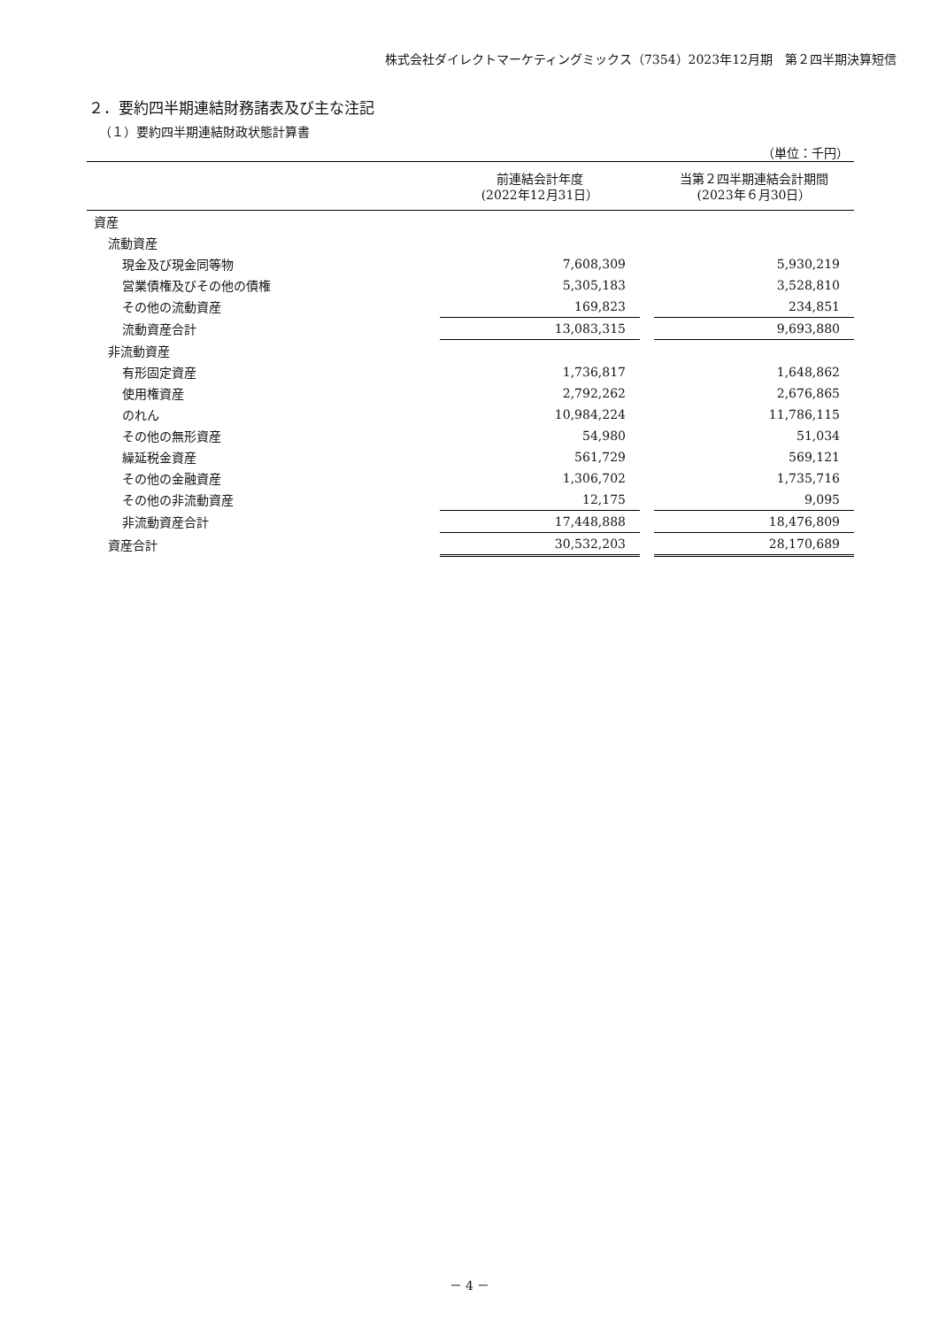株式会社ダイレクトマーケティングミックス（7354）2023年12月期　第２四半期決算短信
２．要約四半期連結財務諸表及び主な注記
（１）要約四半期連結財政状態計算書
（単位：千円）
| | 前連結会計年度 (2022年12月31日） | | 当第２四半期連結会計期間 (2023年６月30日） |
| --- | --- | --- | --- |
| 資産 | | | |
| 流動資産 | | | |
| 現金及び現金同等物 | 7,608,309 | | 5,930,219 |
| 営業債権及びその他の債権 | 5,305,183 | | 3,528,810 |
| その他の流動資産 | 169,823 | | 234,851 |
| 流動資産合計 | 13,083,315 | | 9,693,880 |
| 非流動資産 | | | |
| 有形固定資産 | 1,736,817 | | 1,648,862 |
| 使用権資産 | 2,792,262 | | 2,676,865 |
| のれん | 10,984,224 | | 11,786,115 |
| その他の無形資産 | 54,980 | | 51,034 |
| 繰延税金資産 | 561,729 | | 569,121 |
| その他の金融資産 | 1,306,702 | | 1,735,716 |
| その他の非流動資産 | 12,175 | | 9,095 |
| 非流動資産合計 | 17,448,888 | | 18,476,809 |
| 資産合計 | 30,532,203 | | 28,170,689 |
－ 4 －